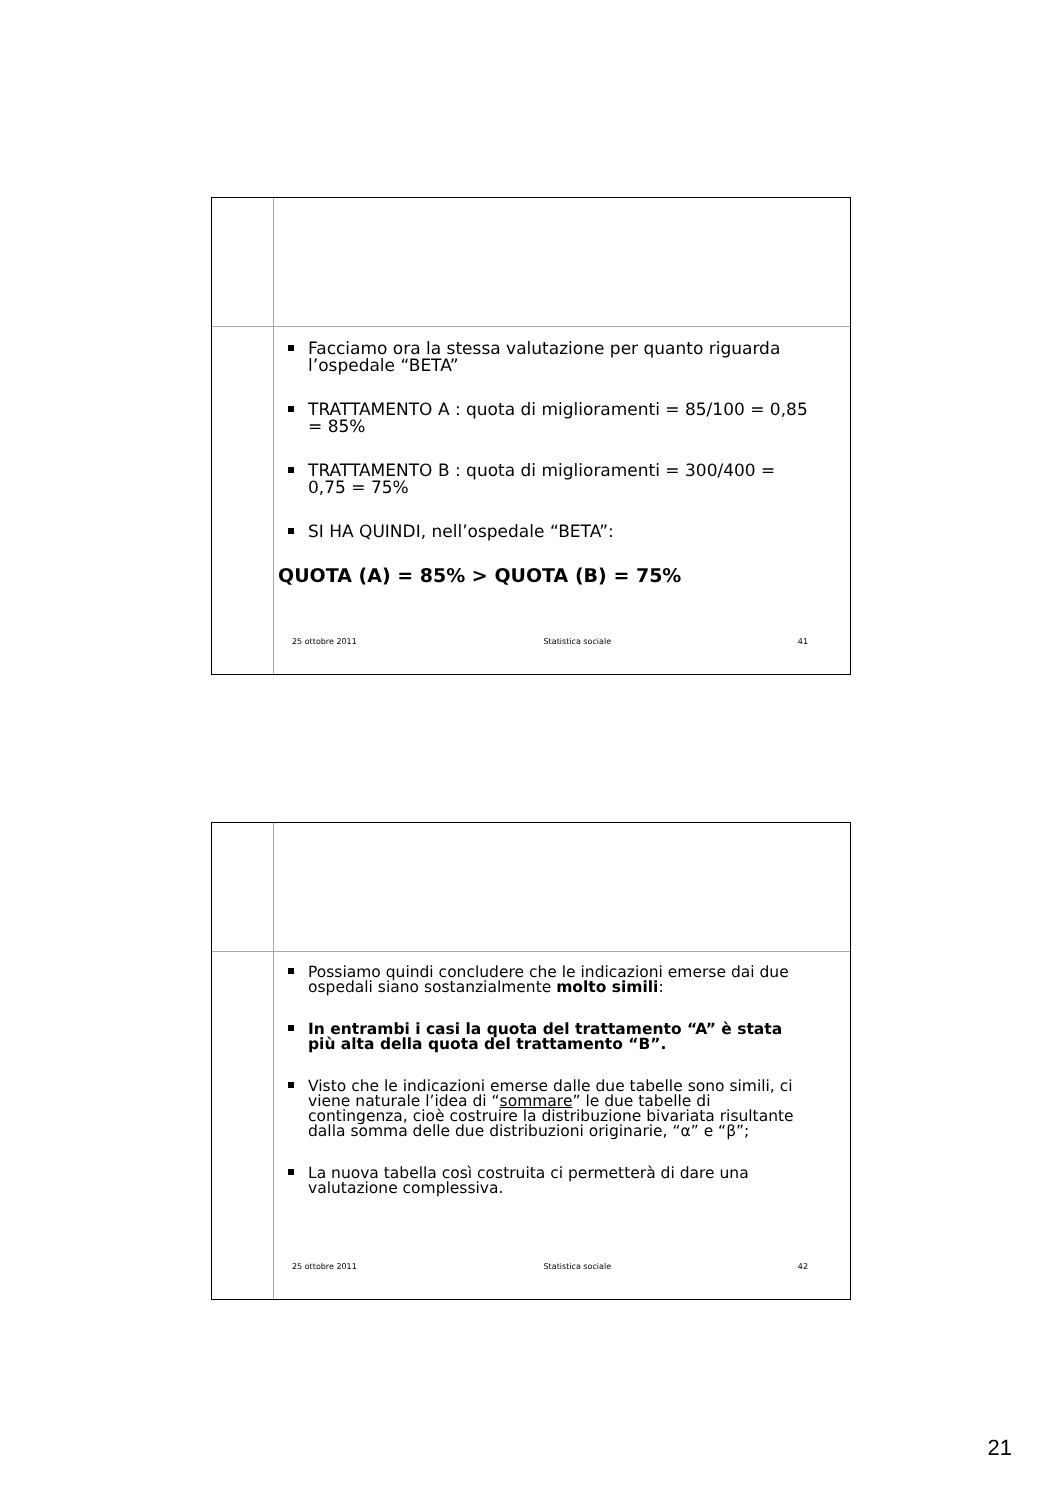Facciamo ora la stessa valutazione per quanto riguarda l’ospedale “BETA”
TRATTAMENTO A : quota di miglioramenti = 85/100 = 0,85 = 85%
TRATTAMENTO B : quota di miglioramenti = 300/400 = 0,75 = 75%
SI HA QUINDI, nell’ospedale “BETA”:
QUOTA (A) = 85% > QUOTA (B) = 75%
25 ottobre 2011 Statistica sociale 41
Possiamo quindi concludere che le indicazioni emerse dai due ospedali siano sostanzialmente molto simili:
In entrambi i casi la quota del trattamento “A” è stata più alta della quota del trattamento “B”.
Visto che le indicazioni emerse dalle due tabelle sono simili, ci viene naturale l’idea di “sommare” le due tabelle di contingenza, cioè costruire la distribuzione bivariata risultante dalla somma delle due distribuzioni originarie, “α” e “β”;
La nuova tabella così costruita ci permetterà di dare una valutazione complessiva.
25 ottobre 2011 Statistica sociale 42
21